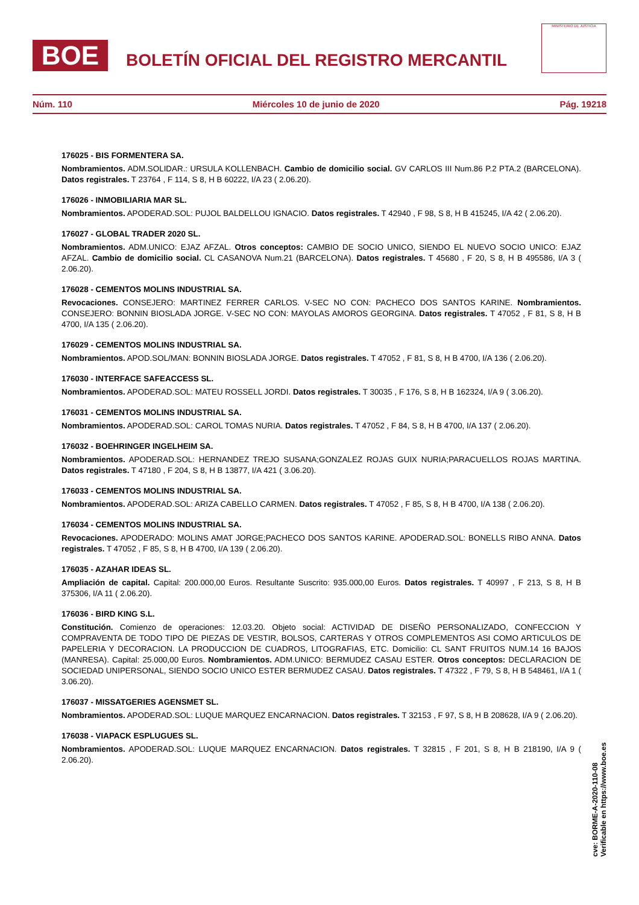BOE
BOLETÍN OFICIAL DEL REGISTRO MERCANTIL
MINISTERIO DE JUSTICIA
Núm. 110 Miércoles 10 de junio de 2020 Pág. 19218
176025 - BIS FORMENTERA SA.
Nombramientos. ADM.SOLIDAR.: URSULA KOLLENBACH. Cambio de domicilio social. GV CARLOS III Num.86 P.2 PTA.2 (BARCELONA). Datos registrales. T 23764 , F 114, S 8, H B 60222, I/A 23 ( 2.06.20).
176026 - INMOBILIARIA MAR SL.
Nombramientos. APODERAD.SOL: PUJOL BALDELLOU IGNACIO. Datos registrales. T 42940 , F 98, S 8, H B 415245, I/A 42 ( 2.06.20).
176027 - GLOBAL TRADER 2020 SL.
Nombramientos. ADM.UNICO: EJAZ AFZAL. Otros conceptos: CAMBIO DE SOCIO UNICO, SIENDO EL NUEVO SOCIO UNICO: EJAZ AFZAL. Cambio de domicilio social. CL CASANOVA Num.21 (BARCELONA). Datos registrales. T 45680 , F 20, S 8, H B 495586, I/A 3 ( 2.06.20).
176028 - CEMENTOS MOLINS INDUSTRIAL SA.
Revocaciones. CONSEJERO: MARTINEZ FERRER CARLOS. V-SEC NO CON: PACHECO DOS SANTOS KARINE. Nombramientos. CONSEJERO: BONNIN BIOSLADA JORGE. V-SEC NO CON: MAYOLAS AMOROS GEORGINA. Datos registrales. T 47052 , F 81, S 8, H B 4700, I/A 135 ( 2.06.20).
176029 - CEMENTOS MOLINS INDUSTRIAL SA.
Nombramientos. APOD.SOL/MAN: BONNIN BIOSLADA JORGE. Datos registrales. T 47052 , F 81, S 8, H B 4700, I/A 136 ( 2.06.20).
176030 - INTERFACE SAFEACCESS SL.
Nombramientos. APODERAD.SOL: MATEU ROSSELL JORDI. Datos registrales. T 30035 , F 176, S 8, H B 162324, I/A 9 ( 3.06.20).
176031 - CEMENTOS MOLINS INDUSTRIAL SA.
Nombramientos. APODERAD.SOL: CAROL TOMAS NURIA. Datos registrales. T 47052 , F 84, S 8, H B 4700, I/A 137 ( 2.06.20).
176032 - BOEHRINGER INGELHEIM SA.
Nombramientos. APODERAD.SOL: HERNANDEZ TREJO SUSANA;GONZALEZ ROJAS GUIX NURIA;PARACUELLOS ROJAS MARTINA. Datos registrales. T 47180 , F 204, S 8, H B 13877, I/A 421 ( 3.06.20).
176033 - CEMENTOS MOLINS INDUSTRIAL SA.
Nombramientos. APODERAD.SOL: ARIZA CABELLO CARMEN. Datos registrales. T 47052 , F 85, S 8, H B 4700, I/A 138 ( 2.06.20).
176034 - CEMENTOS MOLINS INDUSTRIAL SA.
Revocaciones. APODERADO: MOLINS AMAT JORGE;PACHECO DOS SANTOS KARINE. APODERAD.SOL: BONELLS RIBO ANNA. Datos registrales. T 47052 , F 85, S 8, H B 4700, I/A 139 ( 2.06.20).
176035 - AZAHAR IDEAS SL.
Ampliación de capital. Capital: 200.000,00 Euros. Resultante Suscrito: 935.000,00 Euros. Datos registrales. T 40997 , F 213, S 8, H B 375306, I/A 11 ( 2.06.20).
176036 - BIRD KING S.L.
Constitución. Comienzo de operaciones: 12.03.20. Objeto social: ACTIVIDAD DE DISEÑO PERSONALIZADO, CONFECCION Y COMPRAVENTA DE TODO TIPO DE PIEZAS DE VESTIR, BOLSOS, CARTERAS Y OTROS COMPLEMENTOS ASI COMO ARTICULOS DE PAPELERIA Y DECORACION. LA PRODUCCION DE CUADROS, LITOGRAFIAS, ETC. Domicilio: CL SANT FRUITOS NUM.14 16 BAJOS (MANRESA). Capital: 25.000,00 Euros. Nombramientos. ADM.UNICO: BERMUDEZ CASAU ESTER. Otros conceptos: DECLARACION DE SOCIEDAD UNIPERSONAL, SIENDO SOCIO UNICO ESTER BERMUDEZ CASAU. Datos registrales. T 47322 , F 79, S 8, H B 548461, I/A 1 ( 3.06.20).
176037 - MISSATGERIES AGENSMET SL.
Nombramientos. APODERAD.SOL: LUQUE MARQUEZ ENCARNACION. Datos registrales. T 32153 , F 97, S 8, H B 208628, I/A 9 ( 2.06.20).
176038 - VIAPACK ESPLUGUES SL.
Nombramientos. APODERAD.SOL: LUQUE MARQUEZ ENCARNACION. Datos registrales. T 32815 , F 201, S 8, H B 218190, I/A 9 ( 2.06.20).
cve: BORME-A-2020-110-08
Verificable en https://www.boe.es